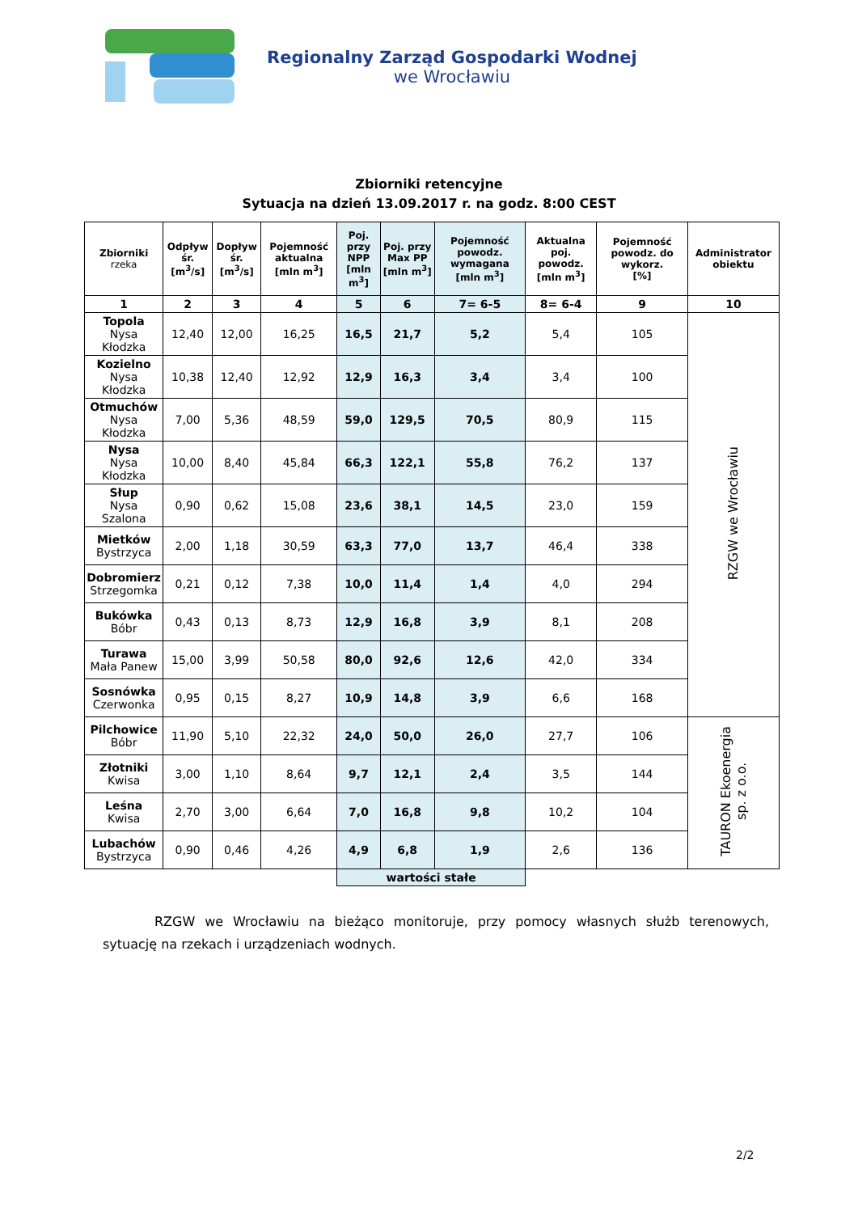Regionalny Zarząd Gospodarki Wodnej
we Wrocławiu
Zbiorniki retencyjne
Sytuacja na dzień 13.09.2017 r. na godz. 8:00 CEST
| Zbiorniki rzeka | Odpływ śr. [m<sup>3</sup>/s] | Dopływ śr. [m<sup>3</sup>/s] | Pojemność aktualna [mln m<sup>3</sup>] | Poj. przy NPP [mln m<sup>3</sup>] | Poj. przy Max PP [mln m<sup>3</sup>] | Pojemność powodz. wymagana [mln m<sup>3</sup>] | Aktualna poj. powodz. [mln m<sup>3</sup>] | Pojemność powodz. do wykorz. [%] | Administrator obiektu |
| --- | --- | --- | --- | --- | --- | --- | --- | --- | --- |
| 1 | 2 | 3 | 4 | 5 | 6 | 7= 6-5 | 8= 6-4 | 9 | 10 |
| Topola Nysa Kłodzka | 12,40 | 12,00 | 16,25 | 16,5 | 21,7 | 5,2 | 5,4 | 105 | RZGW we Wrocławiu |
| Kozielno Nysa Kłodzka | 10,38 | 12,40 | 12,92 | 12,9 | 16,3 | 3,4 | 3,4 | 100 | |
| Otmuchów Nysa Kłodzka | 7,00 | 5,36 | 48,59 | 59,0 | 129,5 | 70,5 | 80,9 | 115 | |
| Nysa Nysa Kłodzka | 10,00 | 8,40 | 45,84 | 66,3 | 122,1 | 55,8 | 76,2 | 137 | |
| Słup Nysa Szalona | 0,90 | 0,62 | 15,08 | 23,6 | 38,1 | 14,5 | 23,0 | 159 | |
| Mietków Bystrzyca | 2,00 | 1,18 | 30,59 | 63,3 | 77,0 | 13,7 | 46,4 | 338 | |
| Dobromierz Strzegomka | 0,21 | 0,12 | 7,38 | 10,0 | 11,4 | 1,4 | 4,0 | 294 | |
| Bukówka Bóbr | 0,43 | 0,13 | 8,73 | 12,9 | 16,8 | 3,9 | 8,1 | 208 | |
| Turawa Mała Panew | 15,00 | 3,99 | 50,58 | 80,0 | 92,6 | 12,6 | 42,0 | 334 | |
| Sosnówka Czerwonka | 0,95 | 0,15 | 8,27 | 10,9 | 14,8 | 3,9 | 6,6 | 168 | |
| Pilchowice Bóbr | 11,90 | 5,10 | 22,32 | 24,0 | 50,0 | 26,0 | 27,7 | 106 | TAURON Ekoenergia sp. z o.o. |
| Złotniki Kwisa | 3,00 | 1,10 | 8,64 | 9,7 | 12,1 | 2,4 | 3,5 | 144 | |
| Leśna Kwisa | 2,70 | 3,00 | 6,64 | 7,0 | 16,8 | 9,8 | 10,2 | 104 | |
| Lubachów Bystrzyca | 0,90 | 0,46 | 4,26 | 4,9 | 6,8 | 1,9 | 2,6 | 136 | |
| | | | | wartości stałe | | | | | |
RZGW we Wrocławiu na bieżąco monitoruje, przy pomocy własnych służb terenowych, sytuację na rzekach i urządzeniach wodnych.
2/2